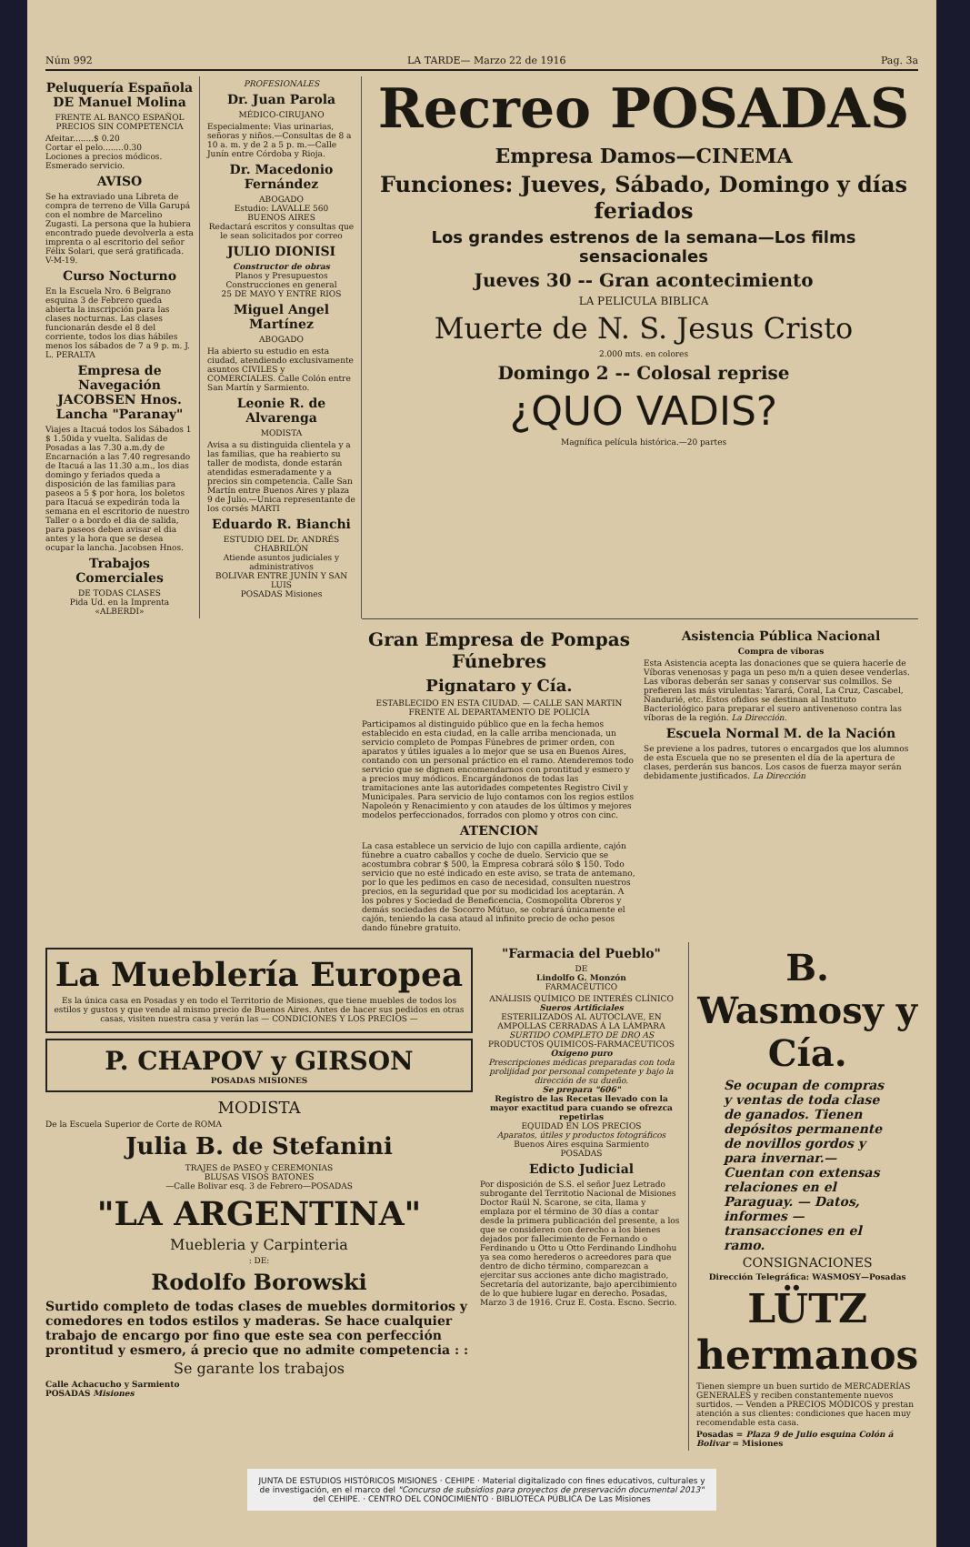Núm 992 LA TARDE— Marzo 22 de 1916 Pag. 3a
Peluquería Española DE Manuel Molina
FRENTE AL BANCO ESPAÑOL
PRECIOS SIN COMPETENCIA
Afeitar........$ 0.20
Cortar el pelo........0.30
Lociones a precios módicos. Esmerado servicio.
AVISO
Se ha extraviado una Libreta de compra de terreno de Villa Garupá con el nombre de Marcelino Zugasti. La persona que la hubiera encontrado puede devolverla a esta imprenta o al escritorio del señor Félix Solari, que será gratificada. V-M-19.
Curso Nocturno
En la Escuela Nro. 6 Belgrano esquina 3 de Febrero queda abierta la inscripción para las clases nocturnas. Las clases funcionarán desde el 8 del corriente, todos los dias hábiles menos los sábados de 7 a 9 p. m. J. L. PERALTA
Empresa de Navegación JACOBSEN Hnos. Lancha "Paranay"
Viajes a Itacuá todos los Sábados 1 $ 1.50ida y vuelta. Salidas de Posadas a las 7.30 a.m.dy de Encarnación a las 7.40 regresando de Itacuá a las 11.30 a.m., los dias domingo y feriados queda a disposición de las familias para paseos a 5 $ por hora, los boletos para Itacuá se expedirán toda la semana en el escritorio de nuestro Taller o a bordo el dia de salida, para paseos deben avisar el dia antes y la hora que se desea ocupar la lancha. Jacobsen Hnos.
Trabajos Comerciales
DE TODAS CLASES
Pida Ud. en la Imprenta «ALBERDI»
PROFESIONALES
Dr. Juan Parola
MÉDICO-CIRUJANO
Especialmente: Vias urinarias, señoras y niños.—Consultas de 8 a 10 a. m. y de 2 a 5 p. m.—Calle Junín entre Córdoba y Rioja.
Dr. Macedonio Fernández
ABOGADO
Estudio: LAVALLE 560
BUENOS AIRES
Redactará escritos y consultas que le sean solicitados por correo
JULIO DIONISI
Constructor de obras
Planos y Presupuestos
Construcciones en general
25 DE MAYO Y ENTRE RIOS
Miguel Angel Martínez
ABOGADO
Ha abierto su estudio en esta ciudad, atendiendo exclusivamente asuntos CIVILES y COMERCIALES. Calle Colón entre San Martín y Sarmiento.
Leonie R. de Alvarenga
MODISTA
Avisa a su distinguida clientela y a las familias, que ha reabierto su taller de modista, donde estarán atendidas esmeradamente y a precios sin competencia. Calle San Martín entre Buenos Aires y plaza 9 de Julio.—Unica representante de los corsés MARTI
Eduardo R. Bianchi
ESTUDIO DEL Dr. ANDRÉS CHABRILÓN
Atiende asuntos judiciales y administrativos
BOLIVAR ENTRE JUNÍN Y SAN LUIS
POSADAS Misiones
Recreo POSADAS
Empresa Damos—CINEMA
Funciones: Jueves, Sábado, Domingo y días feriados
Los grandes estrenos de la semana—Los films sensacionales
Jueves 30 -- Gran acontecimiento
LA PELICULA BIBLICA
Muerte de N. S. Jesus Cristo
2.000 mts. en colores
Domingo 2 -- Colosal reprise
¿QUO VADIS?
Magnífica película histórica.—20 partes
Gran Empresa de Pompas Fúnebres
Pignataro y Cía.
ESTABLECIDO EN ESTA CIUDAD. — CALLE SAN MARTIN FRENTE AL DEPARTAMENTO DE POLICÍA
Participamos al distinguido público que en la fecha hemos establecido en esta ciudad, en la calle arriba mencionada, un servicio completo de Pompas Fúnebres de primer orden, con aparatos y útiles iguales a lo mejor que se usa en Buenos Aires, contando con un personal práctico en el ramo. Atenderemos todo servicio que se dignen encomendarnos con prontitud y esmero y a precios muy módicos. Encargándonos de todas las tramitaciones ante las autoridades competentes Registro Civil y Municipales. Para servicio de lujo contamos con los regios estilos Napoleón y Renacimiento y con ataudes de los últimos y mejores modelos perfeccionados, forrados con plomo y otros con cinc.
ATENCION
La casa establece un servicio de lujo con capilla ardiente, cajón fúnebre a cuatro caballos y coche de duelo. Servicio que se acostumbra cobrar $ 500, la Empresa cobrará sólo $ 150. Todo servicio que no esté indicado en este aviso, se trata de antemano, por lo que les pedimos en caso de necesidad, consulten nuestros precios, en la seguridad que por su modicidad los aceptarán. A los pobres y Sociedad de Beneficencia, Cosmopolita Obreros y demás sociedades de Socorro Mútuo, se cobrará únicamente el cajón, teniendo la casa ataud al infinito precio de ocho pesos dando fúnebre gratuito.
Asistencia Pública Nacional
Compra de víboras
Esta Asistencia acepta las donaciones que se quiera hacerle de Víboras venenosas y paga un peso m/n a quien desee venderlas. Las víboras deberán ser sanas y conservar sus colmillos. Se prefieren las más virulentas: Yarará, Coral, La Cruz, Cascabel, Ñandurié, etc. Estos ofidios se destinan al Instituto Bacteriológico para preparar el suero antivenenoso contra las víboras de la región. La Dirección.
Escuela Normal M. de la Nación
Se previene a los padres, tutores o encargados que los alumnos de esta Escuela que no se presenten el día de la apertura de clases, perderán sus bancos. Los casos de fuerza mayor serán debidamente justificados. La Dirección
La Mueblería Europea
Es la única casa en Posadas y en todo el Territorio de Misiones, que tiene muebles de todos los estilos y gustos y que vende al mismo precio de Buenos Aires. Antes de hacer sus pedidos en otras casas, visiten nuestra casa y verán las — CONDICIONES Y LOS PRECIOS —
P. CHAPOV y GIRSON
POSADAS MISIONES
MODISTA
De la Escuela Superior de Corte de ROMA
Julia B. de Stefanini
TRAJES de PASEO y CEREMONIAS
BLUSAS VISOS BATONES
—Calle Bolivar esq. 3 de Febrero—POSADAS
"LA ARGENTINA"
Muebleria y Carpinteria
: DE:
Rodolfo Borowski
Surtido completo de todas clases de muebles dormitorios y comedores en todos estilos y maderas. Se hace cualquier trabajo de encargo por fino que este sea con perfección prontitud y esmero, á precio que no admite competencia : :
Se garante los trabajos
Calle Achacucho y Sarmiento
POSADAS Misiones
"Farmacia del Pueblo"
DE
Lindolfo G. Monzón
FARMACÉUTICO
ANÁLISIS QUÍMICO DE INTERÉS CLÍNICO
Sueros Artificiales
ESTERILIZADOS AL AUTOCLAVE, EN AMPOLLAS CERRADAS Á LA LÁMPARA
SURTIDO COMPLETO DE DRO AS
PRODUCTOS QUIMICOS-FARMACÉUTICOS
Oxigeno puro
Prescripciones médicas preparadas con toda prolijidad por personal competente y bajo la dirección de su dueño.
Se prepara "606"
Registro de las Recetas llevado con la mayor exactitud para cuando se ofrezca repetirlas
EQUIDAD EN LOS PRECIOS
Aparatos, útiles y productos fotográficos
Buenos Aires esquina Sarmiento
POSADAS
Edicto Judicial
Por disposición de S.S. el señor Juez Letrado subrogante del Territotio Nacional de Misiones Doctor Raúl N. Scarone, se cita, llama y emplaza por el término de 30 días a contar desde la primera publicación del presente, a los que se consideren con derecho a los bienes dejados por fallecimiento de Fernando o Ferdinando u Otto u Otto Ferdinando Lindhohu ya sea como herederos o acreedores para que dentro de dicho término, comparezcan a ejercitar sus acciones ante dicho magistrado, Secretaría del autorizante, bajo apercibimiento de lo que hubiere lugar en derecho. Posadas, Marzo 3 de 1916. Cruz E. Costa. Escno. Secrio.
B. Wasmosy y Cía.
Se ocupan de compras y ventas de toda clase de ganados. Tienen depósitos permanente de novillos gordos y para invernar.—Cuentan con extensas relaciones en el Paraguay. — Datos, informes — transacciones en el ramo.
CONSIGNACIONES
Dirección Telegráfica: WASMOSY—Posadas
LÜTZ hermanos
Tienen siempre un buen surtido de MERCADERÍAS GENERALES y reciben constantemente nuevos surtidos. — Venden a PRECIOS MÓDICOS y prestan atención a sus clientes: condiciones que hacen muy recomendable esta casa.
Posadas = Plaza 9 de Julio esquina Colón á Bolivar = Misiones
JUNTA DE ESTUDIOS HISTÓRICOS MISIONES · CEHIPE · Material digitalizado con fines educativos, culturales y de investigación, en el marco del "Concurso de subsidios para proyectos de preservación documental 2013" del CEHIPE. · CENTRO DEL CONOCIMIENTO · BIBLIOTECA PÚBLICA De Las Misiones